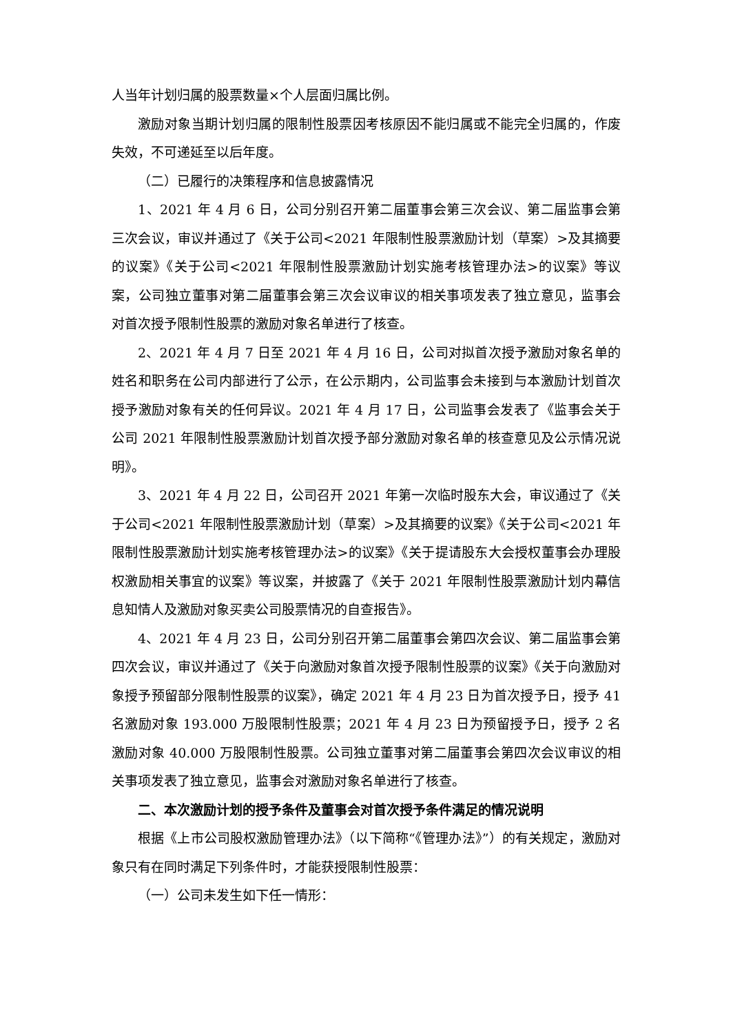人当年计划归属的股票数量×个人层面归属比例。
激励对象当期计划归属的限制性股票因考核原因不能归属或不能完全归属的，作废失效，不可递延至以后年度。
（二）已履行的决策程序和信息披露情况
1、2021 年 4 月 6 日，公司分别召开第二届董事会第三次会议、第二届监事会第三次会议，审议并通过了《关于公司<2021 年限制性股票激励计划（草案）>及其摘要的议案》《关于公司<2021 年限制性股票激励计划实施考核管理办法>的议案》等议案，公司独立董事对第二届董事会第三次会议审议的相关事项发表了独立意见，监事会对首次授予限制性股票的激励对象名单进行了核查。
2、2021 年 4 月 7 日至 2021 年 4 月 16 日，公司对拟首次授予激励对象名单的姓名和职务在公司内部进行了公示，在公示期内，公司监事会未接到与本激励计划首次授予激励对象有关的任何异议。2021 年 4 月 17 日，公司监事会发表了《监事会关于公司 2021 年限制性股票激励计划首次授予部分激励对象名单的核查意见及公示情况说明》。
3、2021 年 4 月 22 日，公司召开 2021 年第一次临时股东大会，审议通过了《关于公司<2021 年限制性股票激励计划（草案）>及其摘要的议案》《关于公司<2021 年限制性股票激励计划实施考核管理办法>的议案》《关于提请股东大会授权董事会办理股权激励相关事宜的议案》等议案，并披露了《关于 2021 年限制性股票激励计划内幕信息知情人及激励对象买卖公司股票情况的自查报告》。
4、2021 年 4 月 23 日，公司分别召开第二届董事会第四次会议、第二届监事会第四次会议，审议并通过了《关于向激励对象首次授予限制性股票的议案》《关于向激励对象授予预留部分限制性股票的议案》，确定 2021 年 4 月 23 日为首次授予日，授予 41 名激励对象 193.000 万股限制性股票；2021 年 4 月 23 日为预留授予日，授予 2 名激励对象 40.000 万股限制性股票。公司独立董事对第二届董事会第四次会议审议的相关事项发表了独立意见，监事会对激励对象名单进行了核查。
二、本次激励计划的授予条件及董事会对首次授予条件满足的情况说明
根据《上市公司股权激励管理办法》（以下简称“《管理办法》”）的有关规定，激励对象只有在同时满足下列条件时，才能获授限制性股票：
（一）公司未发生如下任一情形：